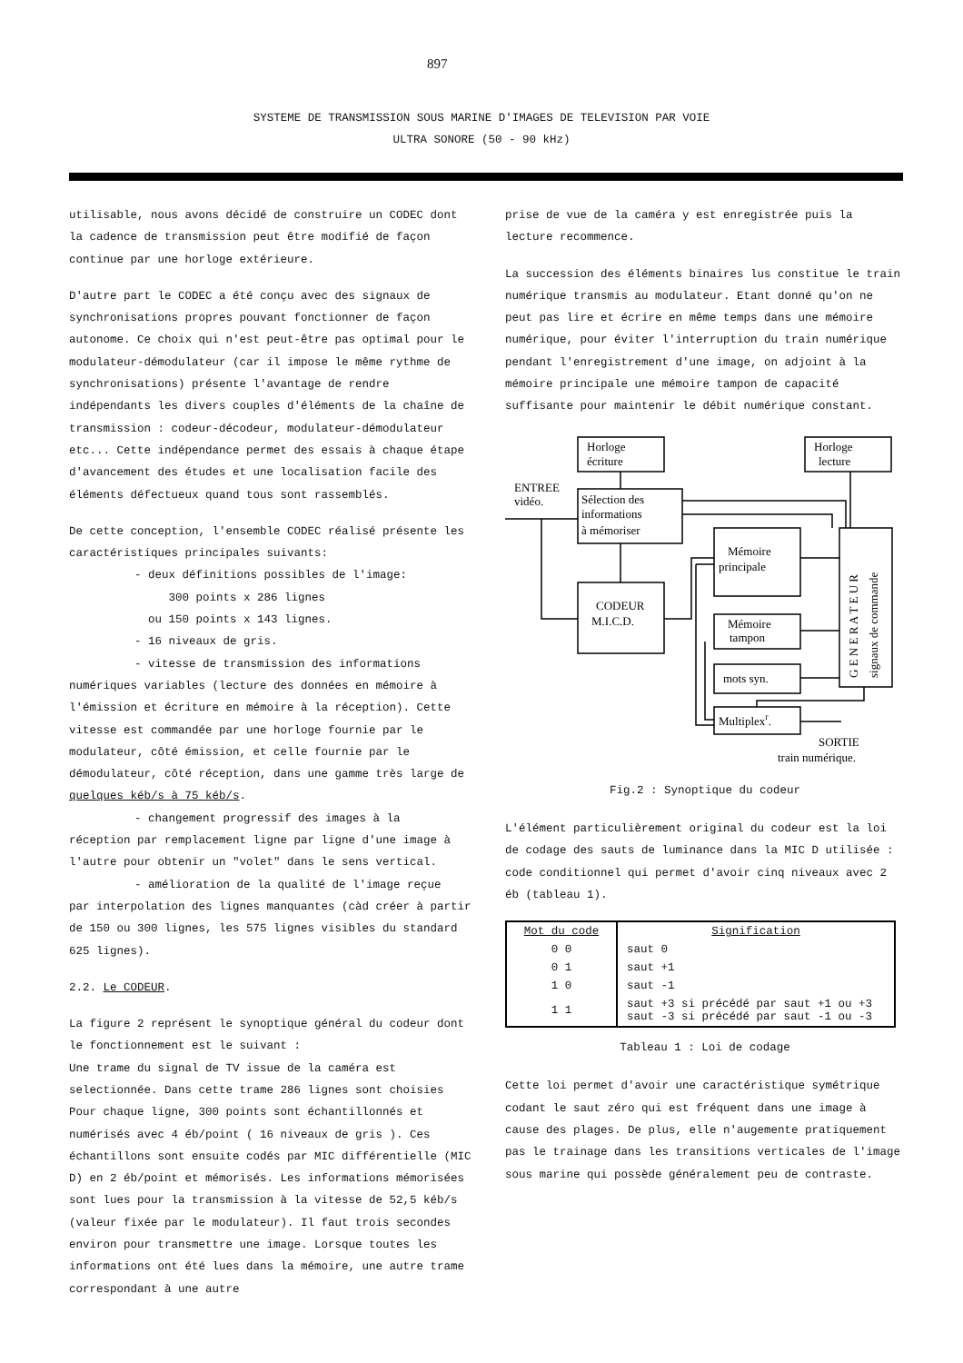897
SYSTEME DE TRANSMISSION SOUS MARINE D'IMAGES DE TELEVISION PAR VOIE
ULTRA SONORE (50 - 90 kHz)
utilisable, nous avons décidé de construire un CODEC dont la cadence de transmission peut être modifié de façon continue par une horloge extérieure.
D'autre part le CODEC a été conçu avec des signaux de synchronisations propres pouvant fonctionner de façon autonome. Ce choix qui n'est peut-être pas optimal pour le modulateur-démodulateur (car il impose le même rythme de synchronisations) présente l'avantage de rendre indépendants les divers couples d'éléments de la chaîne de transmission : codeur-décodeur, modulateur-démodulateur etc... Cette indépendance permet des essais à chaque étape d'avancement des études et une localisation facile des éléments défectueux quand tous sont rassemblés.
De cette conception, l'ensemble CODEC réalisé présente les caractéristiques principales suivants:
- deux définitions possibles de l'image:
300 points x 286 lignes
ou 150 points x 143 lignes.
- 16 niveaux de gris.
- vitesse de transmission des informations
numériques variables (lecture des données en mémoire à l'émission et écriture en mémoire à la réception). Cette vitesse est commandée par une horloge fournie par le modulateur, côté émission, et celle fournie par le démodulateur, côté réception, dans une gamme très large de quelques kéb/s à 75 kéb/s.
- changement progressif des images à la
réception par remplacement ligne par ligne d'une image à l'autre pour obtenir un "volet" dans le sens vertical.
- amélioration de la qualité de l'image reçue
par interpolation des lignes manquantes (càd créer à partir de 150 ou 300 lignes, les 575 lignes visibles du standard 625 lignes).
2.2. Le CODEUR.
La figure 2 représent le synoptique général du codeur dont le fonctionnement est le suivant :
Une trame du signal de TV issue de la caméra est selectionnée. Dans cette trame 286 lignes sont choisies Pour chaque ligne, 300 points sont échantillonnés et numérisés avec 4 éb/point ( 16 niveaux de gris ). Ces échantillons sont ensuite codés par MIC différentielle (MIC D) en 2 éb/point et mémorisés. Les informations mémorisées sont lues pour la transmission à la vitesse de 52,5 kéb/s (valeur fixée par le modulateur). Il faut trois secondes environ pour transmettre une image. Lorsque toutes les informations ont été lues dans la mémoire, une autre trame correspondant à une autre
prise de vue de la caméra y est enregistrée puis la lecture recommence.
La succession des éléments binaires lus constitue le train numérique transmis au modulateur. Etant donné qu'on ne peut pas lire et écrire en même temps dans une mémoire numérique, pour éviter l'interruption du train numérique pendant l'enregistrement d'une image, on adjoint à la mémoire principale une mémoire tampon de capacité suffisante pour maintenir le débit numérique constant.
Horloge
écriture
Horloge
lecture
ENTREE
vidéo.
Sélection des
informations
à mémoriser
CODEUR
M.I.C.D.
Mémoire
principale
Mémoire
tampon
mots syn.
Multiplexr.
SORTIE
train numérique.
G E N E R A T E U R
signaux de commande
Fig.2 : Synoptique du codeur
L'élément particulièrement original du codeur est la loi de codage des sauts de luminance dans la MIC D utilisée : code conditionnel qui permet d'avoir cinq niveaux avec 2 éb (tableau 1).
| Mot du code | Signification |
| --- | --- |
| 0 0 | saut 0 |
| 0 1 | saut +1 |
| 1 0 | saut -1 |
| 1 1 | saut +3 si précédé par saut +1 ou +3 saut -3 si précédé par saut -1 ou -3 |
Tableau 1 : Loi de codage
Cette loi permet d'avoir une caractéristique symétrique codant le saut zéro qui est fréquent dans une image à cause des plages. De plus, elle n'augemente pratiquement pas le trainage dans les transitions verticales de l'image sous marine qui possède généralement peu de contraste.